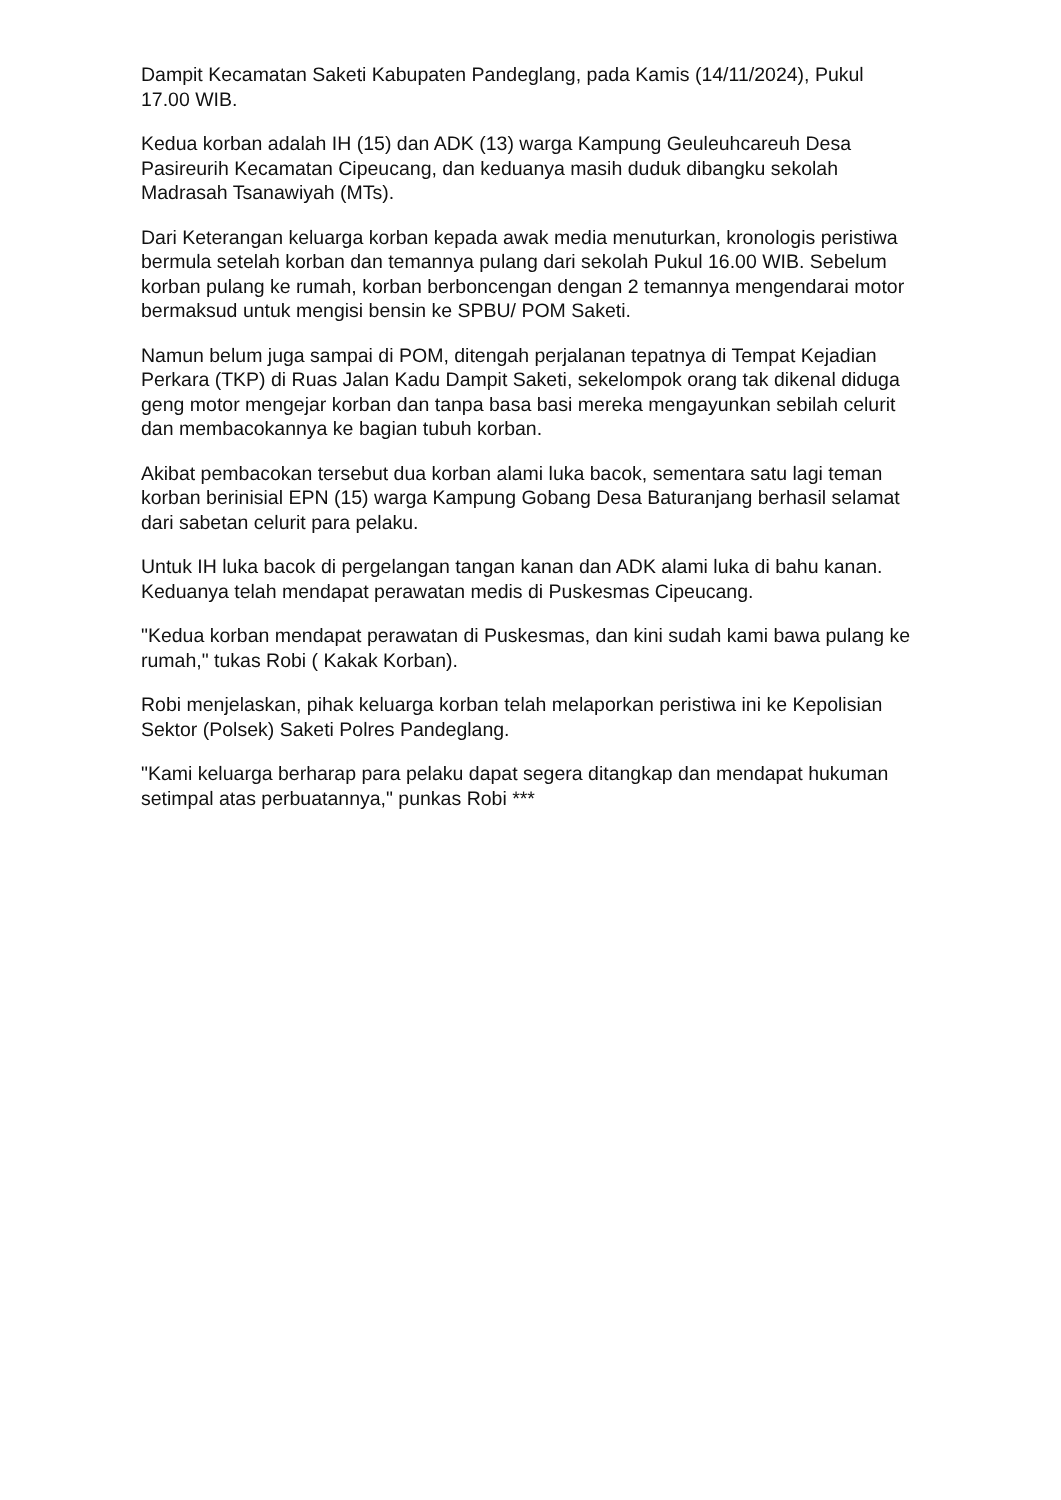Dampit Kecamatan Saketi Kabupaten Pandeglang, pada Kamis (14/11/2024), Pukul 17.00 WIB.
Kedua korban adalah IH (15) dan ADK (13) warga Kampung Geuleuhcareuh Desa Pasireurih Kecamatan Cipeucang, dan keduanya masih duduk dibangku sekolah Madrasah Tsanawiyah (MTs).
Dari Keterangan keluarga korban kepada awak media menuturkan, kronologis peristiwa bermula setelah korban dan temannya pulang dari sekolah Pukul 16.00 WIB. Sebelum korban pulang ke rumah, korban berboncengan dengan 2 temannya mengendarai motor bermaksud untuk mengisi bensin ke SPBU/ POM Saketi.
Namun belum juga sampai di POM, ditengah perjalanan tepatnya di Tempat Kejadian Perkara (TKP) di Ruas Jalan Kadu Dampit Saketi, sekelompok orang tak dikenal diduga geng motor mengejar korban dan tanpa basa basi mereka mengayunkan sebilah celurit dan membacokannya ke bagian tubuh korban.
Akibat pembacokan tersebut dua korban alami luka bacok, sementara satu lagi teman korban berinisial EPN (15) warga Kampung Gobang Desa Baturanjang berhasil selamat dari sabetan celurit para pelaku.
Untuk IH luka bacok di pergelangan tangan kanan dan ADK alami luka di bahu kanan. Keduanya telah mendapat perawatan medis di Puskesmas Cipeucang.
"Kedua korban mendapat perawatan di Puskesmas, dan kini sudah kami bawa pulang ke rumah," tukas Robi ( Kakak Korban).
Robi menjelaskan, pihak keluarga korban telah melaporkan peristiwa ini ke Kepolisian Sektor (Polsek) Saketi Polres Pandeglang.
"Kami keluarga berharap para pelaku dapat segera ditangkap dan mendapat hukuman setimpal atas perbuatannya," punkas Robi ***